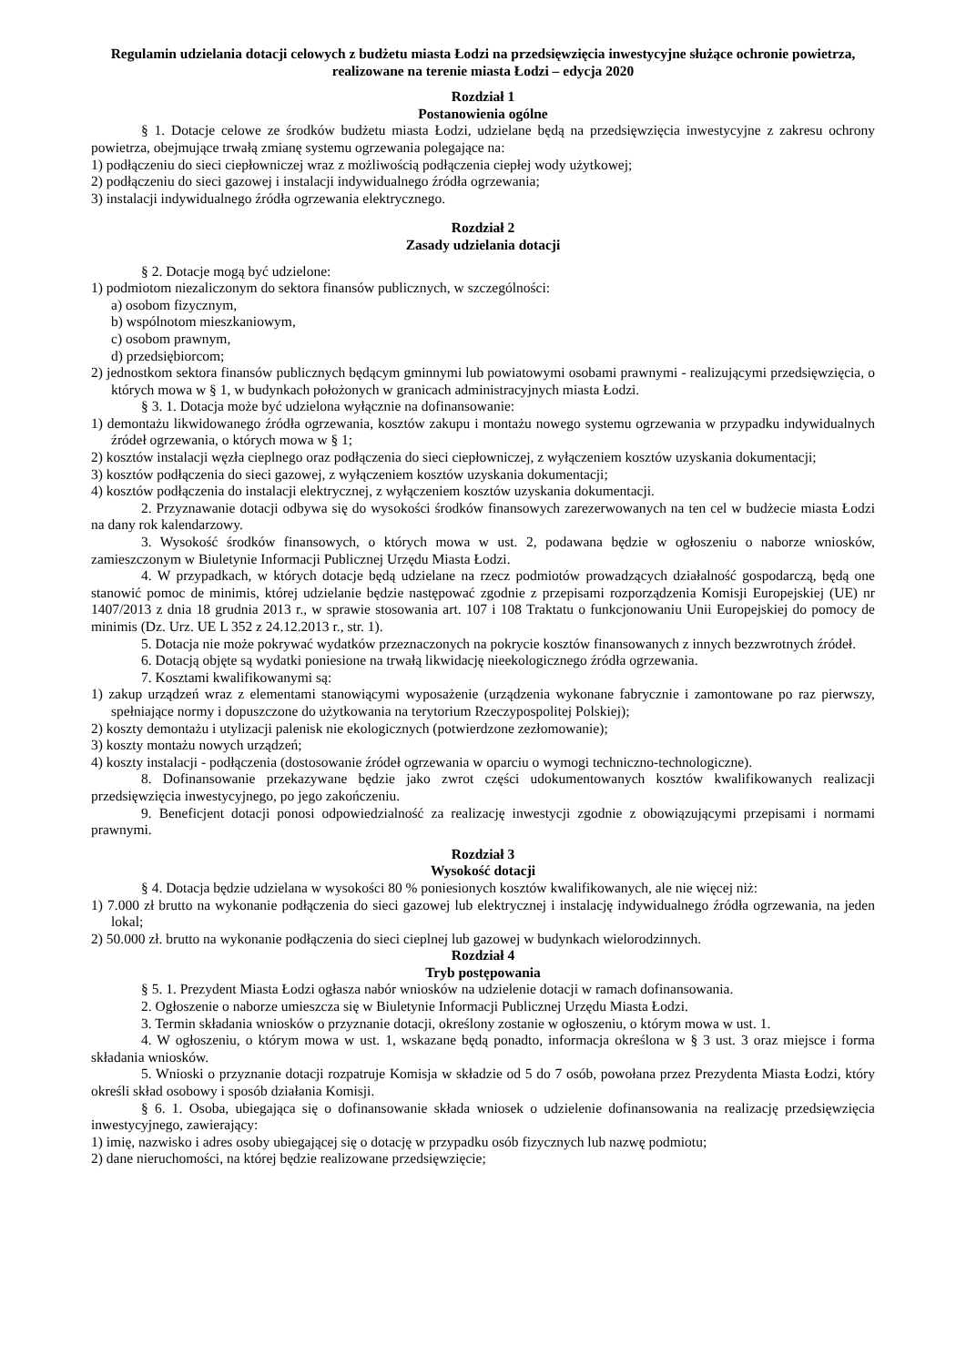Regulamin udzielania dotacji celowych z budżetu miasta Łodzi na przedsięwzięcia inwestycyjne służące ochronie powietrza, realizowane na terenie miasta Łodzi – edycja 2020
Rozdział 1
Postanowienia ogólne
§ 1. Dotacje celowe ze środków budżetu miasta Łodzi, udzielane będą na przedsięwzięcia inwestycyjne z zakresu ochrony powietrza, obejmujące trwałą zmianę systemu ogrzewania polegające na:
1) podłączeniu do sieci ciepłowniczej wraz z możliwością podłączenia ciepłej wody użytkowej;
2) podłączeniu do sieci gazowej i instalacji indywidualnego źródła ogrzewania;
3) instalacji indywidualnego źródła ogrzewania elektrycznego.
Rozdział 2
Zasady udzielania dotacji
§ 2. Dotacje mogą być udzielone:
1) podmiotom niezaliczonym do sektora finansów publicznych, w szczególności:
a) osobom fizycznym,
b) wspólnotom mieszkaniowym,
c) osobom prawnym,
d) przedsiębiorcom;
2) jednostkom sektora finansów publicznych będącym gminnymi lub powiatowymi osobami prawnymi - realizującymi przedsięwzięcia, o których mowa w § 1, w budynkach położonych w granicach administracyjnych miasta Łodzi.
§ 3. 1. Dotacja może być udzielona wyłącznie na dofinansowanie:
1) demontażu likwidowanego źródła ogrzewania, kosztów zakupu i montażu nowego systemu ogrzewania w przypadku indywidualnych źródeł ogrzewania, o których mowa w § 1;
2) kosztów instalacji węzła cieplnego oraz podłączenia do sieci ciepłowniczej, z wyłączeniem kosztów uzyskania dokumentacji;
3) kosztów podłączenia do sieci gazowej, z wyłączeniem kosztów uzyskania dokumentacji;
4) kosztów podłączenia do instalacji elektrycznej, z wyłączeniem kosztów uzyskania dokumentacji.
2. Przyznawanie dotacji odbywa się do wysokości środków finansowych zarezerwowanych na ten cel w budżecie miasta Łodzi na dany rok kalendarzowy.
3. Wysokość środków finansowych, o których mowa w ust. 2, podawana będzie w ogłoszeniu o naborze wniosków, zamieszczonym w Biuletynie Informacji Publicznej Urzędu Miasta Łodzi.
4. W przypadkach, w których dotacje będą udzielane na rzecz podmiotów prowadzących działalność gospodarczą, będą one stanowić pomoc de minimis, której udzielanie będzie następować zgodnie z przepisami rozporządzenia Komisji Europejskiej (UE) nr 1407/2013 z dnia 18 grudnia 2013 r., w sprawie stosowania art. 107 i 108 Traktatu o funkcjonowaniu Unii Europejskiej do pomocy de minimis (Dz. Urz. UE L 352 z 24.12.2013 r., str. 1).
5. Dotacja nie może pokrywać wydatków przeznaczonych na pokrycie kosztów finansowanych z innych bezzwrotnych źródeł.
6. Dotacją objęte są wydatki poniesione na trwałą likwidację nieekologicznego źródła ogrzewania.
7. Kosztami kwalifikowanymi są:
1) zakup urządzeń wraz z elementami stanowiącymi wyposażenie (urządzenia wykonane fabrycznie i zamontowane po raz pierwszy, spełniające normy i dopuszczone do użytkowania na terytorium Rzeczypospolitej Polskiej);
2) koszty demontażu i utylizacji palenisk nie ekologicznych (potwierdzone zezłomowanie);
3) koszty montażu nowych urządzeń;
4) koszty instalacji - podłączenia (dostosowanie źródeł ogrzewania w oparciu o wymogi techniczno-technologiczne).
8. Dofinansowanie przekazywane będzie jako zwrot części udokumentowanych kosztów kwalifikowanych realizacji przedsięwzięcia inwestycyjnego, po jego zakończeniu.
9. Beneficjent dotacji ponosi odpowiedzialność za realizację inwestycji zgodnie z obowiązującymi przepisami i normami prawnymi.
Rozdział 3
Wysokość dotacji
§ 4. Dotacja będzie udzielana w wysokości 80 % poniesionych kosztów kwalifikowanych, ale nie więcej niż:
1) 7.000 zł brutto na wykonanie podłączenia do sieci gazowej lub elektrycznej i instalację indywidualnego źródła ogrzewania, na jeden lokal;
2) 50.000 zł. brutto na wykonanie podłączenia do sieci cieplnej lub gazowej w budynkach wielorodzinnych.
Rozdział 4
Tryb postępowania
§ 5. 1. Prezydent Miasta Łodzi ogłasza nabór wniosków na udzielenie dotacji w ramach dofinansowania.
2. Ogłoszenie o naborze umieszcza się w Biuletynie Informacji Publicznej Urzędu Miasta Łodzi.
3. Termin składania wniosków o przyznanie dotacji, określony zostanie w ogłoszeniu, o którym mowa w ust. 1.
4. W ogłoszeniu, o którym mowa w ust. 1, wskazane będą ponadto, informacja określona w § 3 ust. 3 oraz miejsce i forma składania wniosków.
5. Wnioski o przyznanie dotacji rozpatruje Komisja w składzie od 5 do 7 osób, powołana przez Prezydenta Miasta Łodzi, który określi skład osobowy i sposób działania Komisji.
§ 6. 1. Osoba, ubiegająca się o dofinansowanie składa wniosek o udzielenie dofinansowania na realizację przedsięwzięcia inwestycyjnego, zawierający:
1) imię, nazwisko i adres osoby ubiegającej się o dotację w przypadku osób fizycznych lub nazwę podmiotu;
2) dane nieruchomości, na której będzie realizowane przedsięwzięcie;